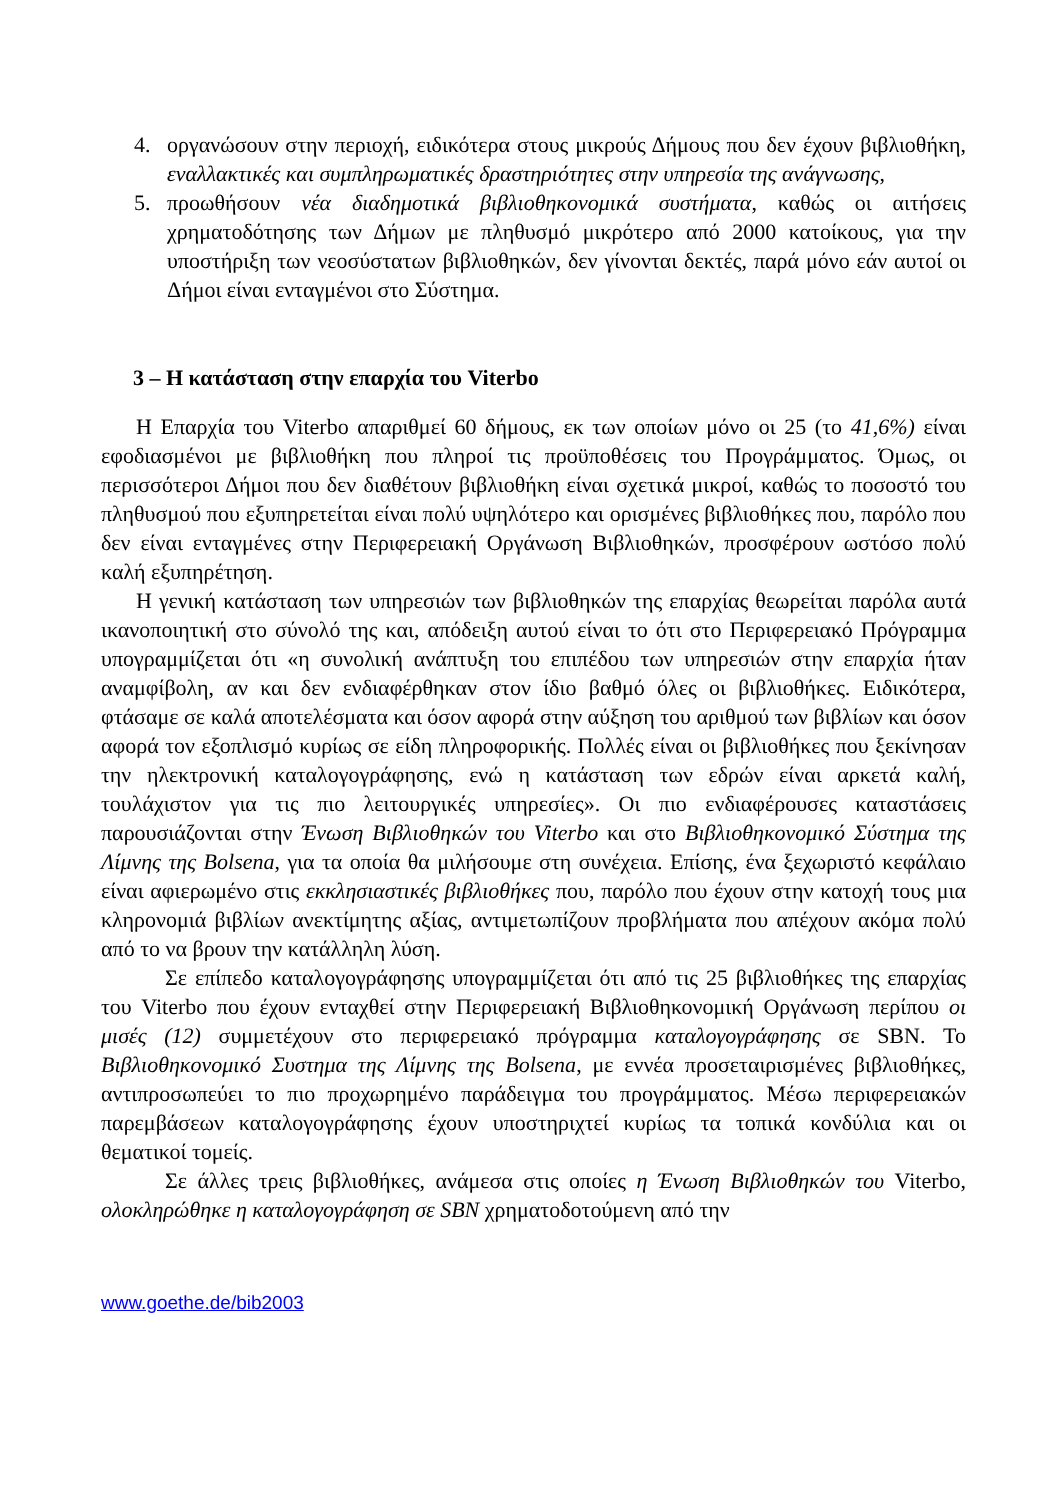4. οργανώσουν στην περιοχή, ειδικότερα στους μικρούς Δήμους που δεν έχουν βιβλιοθήκη, εναλλακτικές και συμπληρωματικές δραστηριότητες στην υπηρεσία της ανάγνωσης,
5. προωθήσουν νέα διαδημοτικά βιβλιοθηκονομικά συστήματα, καθώς οι αιτήσεις χρηματοδότησης των Δήμων με πληθυσμό μικρότερο από 2000 κατοίκους, για την υποστήριξη των νεοσύστατων βιβλιοθηκών, δεν γίνονται δεκτές, παρά μόνο εάν αυτοί οι Δήμοι είναι ενταγμένοι στο Σύστημα.
3 – Η κατάσταση στην επαρχία του Viterbo
Η Επαρχία του Viterbo απαριθμεί 60 δήμους, εκ των οποίων μόνο οι 25 (το 41,6%) είναι εφοδιασμένοι με βιβλιοθήκη που πληροί τις προϋποθέσεις του Προγράμματος. Όμως, οι περισσότεροι Δήμοι που δεν διαθέτουν βιβλιοθήκη είναι σχετικά μικροί, καθώς το ποσοστό του πληθυσμού που εξυπηρετείται είναι πολύ υψηλότερο και ορισμένες βιβλιοθήκες που, παρόλο που δεν είναι ενταγμένες στην Περιφερειακή Οργάνωση Βιβλιοθηκών, προσφέρουν ωστόσο πολύ καλή εξυπηρέτηση.
Η γενική κατάσταση των υπηρεσιών των βιβλιοθηκών της επαρχίας θεωρείται παρόλα αυτά ικανοποιητική στο σύνολό της και, απόδειξη αυτού είναι το ότι στο Περιφερειακό Πρόγραμμα υπογραμμίζεται ότι «η συνολική ανάπτυξη του επιπέδου των υπηρεσιών στην επαρχία ήταν αναμφίβολη, αν και δεν ενδιαφέρθηκαν στον ίδιο βαθμό όλες οι βιβλιοθήκες. Ειδικότερα, φτάσαμε σε καλά αποτελέσματα και όσον αφορά στην αύξηση του αριθμού των βιβλίων και όσον αφορά τον εξοπλισμό κυρίως σε είδη πληροφορικής. Πολλές είναι οι βιβλιοθήκες που ξεκίνησαν την ηλεκτρονική καταλογογράφησης, ενώ η κατάσταση των εδρών είναι αρκετά καλή, τουλάχιστον για τις πιο λειτουργικές υπηρεσίες». Οι πιο ενδιαφέρουσες καταστάσεις παρουσιάζονται στην Ένωση Βιβλιοθηκών του Viterbo και στο Βιβλιοθηκονομικό Σύστημα της Λίμνης της Bolsena, για τα οποία θα μιλήσουμε στη συνέχεια. Επίσης, ένα ξεχωριστό κεφάλαιο είναι αφιερωμένο στις εκκλησιαστικές βιβλιοθήκες που, παρόλο που έχουν στην κατοχή τους μια κληρονομιά βιβλίων ανεκτίμητης αξίας, αντιμετωπίζουν προβλήματα που απέχουν ακόμα πολύ από το να βρουν την κατάλληλη λύση.
Σε επίπεδο καταλογογράφησης υπογραμμίζεται ότι από τις 25 βιβλιοθήκες της επαρχίας του Viterbo που έχουν ενταχθεί στην Περιφερειακή Βιβλιοθηκονομική Οργάνωση περίπου οι μισές (12) συμμετέχουν στο περιφερειακό πρόγραμμα καταλογογράφησης σε SBN. Το Βιβλιοθηκονομικό Συστημα της Λίμνης της Bolsena, με εννέα προσεταιρισμένες βιβλιοθήκες, αντιπροσωπεύει το πιο προχωρημένο παράδειγμα του προγράμματος. Μέσω περιφερειακών παρεμβάσεων καταλογογράφησης έχουν υποστηριχτεί κυρίως τα τοπικά κονδύλια και οι θεματικοί τομείς.
Σε άλλες τρεις βιβλιοθήκες, ανάμεσα στις οποίες η Ένωση Βιβλιοθηκών του Viterbo, ολοκληρώθηκε η καταλογογράφηση σε SBN χρηματοδοτούμενη από την
www.goethe.de/bib2003